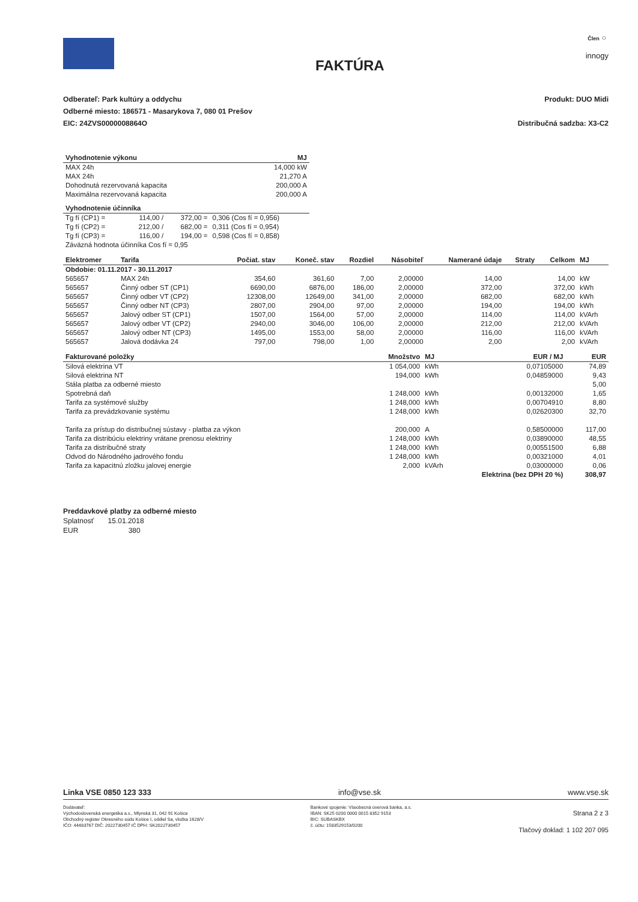FAKTÚRA
Člen ○
innogy
Odberateľ: Park kultúry a oddychu
Odberné miesto: 186571 - Masarykova 7, 080 01 Prešov
EIC: 24ZVS0000008864O
Produkt: DUO Midi
Distribučná sadzba: X3-C2
| Vyhodnotenie výkonu | MJ |
| --- | --- |
| MAX 24h | 14,000 kW |
| MAX 24h | 21,270 A |
| Dohodnutá rezervovaná kapacita | 200,000 A |
| Maximálna rezervovaná kapacita | 200,000 A |
| Vyhodnotenie účinníka | | | |
| --- | --- | --- | --- |
| Tg fí (CP1) = | 114,00 / | 372,00 = | 0,306 (Cos fí = 0,956) |
| Tg fí (CP2) = | 212,00 / | 682,00 = | 0,311 (Cos fí = 0,954) |
| Tg fí (CP3) = | 116,00 / | 194,00 = | 0,598 (Cos fí = 0,858) |
| Záväzná hodnota účinníka Cos fí = 0,95 | | | |
| Elektromer | Tarifa | Počiat. stav | Koneč. stav | Rozdiel | Násobiteľ | Namerané údaje | Straty | Celkom | MJ |
| --- | --- | --- | --- | --- | --- | --- | --- | --- | --- |
| Obdobie: 01.11.2017 - 30.11.2017 | | | | | | | | | |
| 565657 | MAX 24h | 354,60 | 361,60 | 7,00 | 2,00000 | 14,00 | | 14,00 | kW |
| 565657 | Činný odber ST (CP1) | 6690,00 | 6876,00 | 186,00 | 2,00000 | 372,00 | | 372,00 | kWh |
| 565657 | Činný odber VT (CP2) | 12308,00 | 12649,00 | 341,00 | 2,00000 | 682,00 | | 682,00 | kWh |
| 565657 | Činný odber NT (CP3) | 2807,00 | 2904,00 | 97,00 | 2,00000 | 194,00 | | 194,00 | kWh |
| 565657 | Jalový odber ST (CP1) | 1507,00 | 1564,00 | 57,00 | 2,00000 | 114,00 | | 114,00 | kVArh |
| 565657 | Jalový odber VT (CP2) | 2940,00 | 3046,00 | 106,00 | 2,00000 | 212,00 | | 212,00 | kVArh |
| 565657 | Jalový odber NT (CP3) | 1495,00 | 1553,00 | 58,00 | 2,00000 | 116,00 | | 116,00 | kVArh |
| 565657 | Jalová dodávka 24 | 797,00 | 798,00 | 1,00 | 2,00000 | 2,00 | | 2,00 | kVArh |
| Fakturované položky | Množstvo | MJ | EUR / MJ | EUR |
| --- | --- | --- | --- | --- |
| Silová elektrina VT | 1 054,000 | kWh | 0,07105000 | 74,89 |
| Silová elektrina NT | 194,000 | kWh | 0,04859000 | 9,43 |
| Stála platba za odberné miesto | | | | 5,00 |
| Spotrebná daň | 1 248,000 | kWh | 0,00132000 | 1,65 |
| Tarifa za systémové služby | 1 248,000 | kWh | 0,00704910 | 8,80 |
| Tarifa za prevádzkovanie systému | 1 248,000 | kWh | 0,02620300 | 32,70 |
| Tarifa za prístup do distribučnej sústavy - platba za výkon | 200,000 | A | 0,58500000 | 117,00 |
| Tarifa za distribúciu elektriny vrátane prenosu elektriny | 1 248,000 | kWh | 0,03890000 | 48,55 |
| Tarifa za distribučné straty | 1 248,000 | kWh | 0,00551500 | 6,88 |
| Odvod do Národného jadrového fondu | 1 248,000 | kWh | 0,00321000 | 4,01 |
| Tarifa za kapacitnú zložku jalovej energie | 2,000 | kVArh | 0,03000000 | 0,06 |
| | | Elektrina (bez DPH 20 %) | | 308,97 |
Preddavkové platby za odberné miesto
Splatnosť 15.01.2018
EUR 380
Linka VSE 0850 123 333 info@vse.sk www.vse.sk
Dodávateľ:
Východoslovenská energetika a.s., Mlynská 31, 042 91 Košice
Obchodný register Okresného súdu Košice I, oddiel Sa, vložka 1628/V
IČO: 44483767 DIČ: 2022730457 IČ DPH: SK2022730457
Bankové spojenie: Všeobecná úverová banka, a.s.
IBAN: SK25 0200 0000 0015 8352 9153
BIC: SUBASKBX
č. účtu: 1583529153/0200
Strana 2 z 3
Tlačový doklad: 1 102 207 095